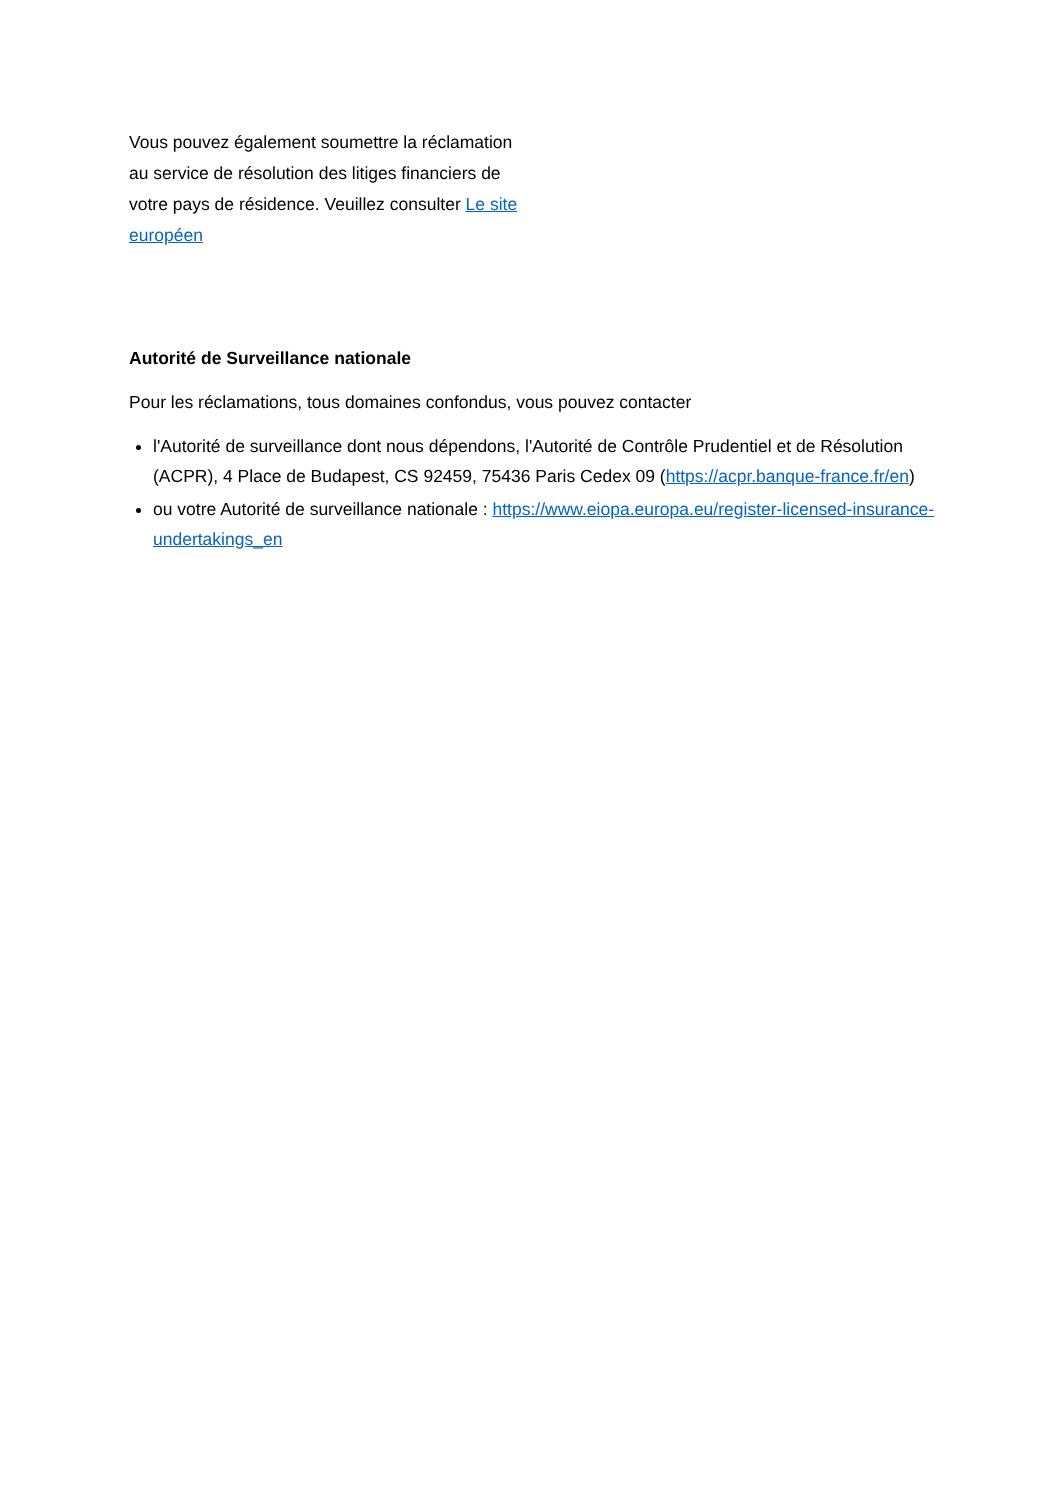Vous pouvez également soumettre la réclamation au service de résolution des litiges financiers de votre pays de résidence. Veuillez consulter Le site européen
Autorité de Surveillance nationale
Pour les réclamations, tous domaines confondus, vous pouvez contacter
l'Autorité de surveillance dont nous dépendons, l'Autorité de Contrôle Prudentiel et de Résolution (ACPR), 4 Place de Budapest, CS 92459, 75436 Paris Cedex 09 (https://acpr.banque-france.fr/en)
ou votre Autorité de surveillance nationale : https://www.eiopa.europa.eu/register-licensed-insurance-undertakings_en